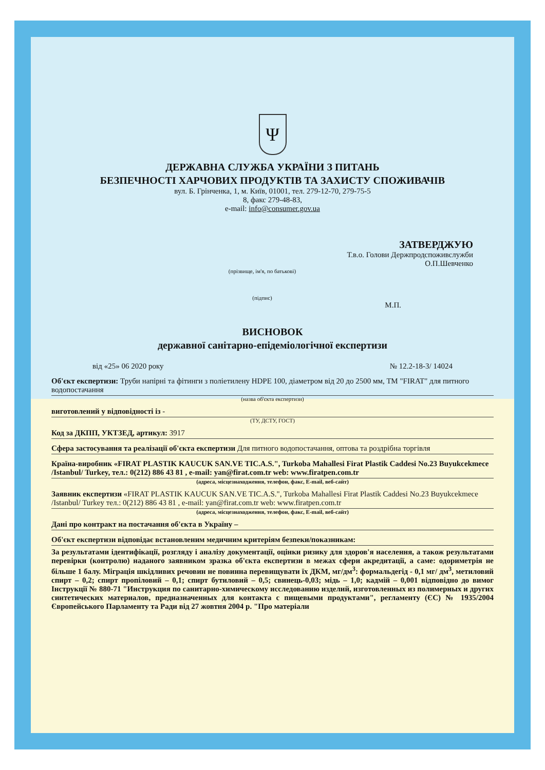Ψ
ДЕРЖАВНА СЛУЖБА УКРАЇНИ З ПИТАНЬ
БЕЗПЕЧНОСТІ ХАРЧОВИХ ПРОДУКТІВ ТА ЗАХИСТУ СПОЖИВАЧІВ
вул. Б. Грінченка, 1, м. Київ, 01001, тел. 279-12-70, 279-75-5
8, факс 279-48-83,
e-mail: info@consumer.gov.ua
ЗАТВЕРДЖУЮ
Т.в.о. Голови Держпродспоживслужби
О.П.Шевченко
(прізвище, ім'я, по батькові)
(підпис)
М.П.
ВИСНОВОК
державної санітарно-епідеміологічної експертизи
від «25» 06 2020 року № 12.2-18-3/ 14024
Об'єкт експертизи: Труби напірні та фітинги з поліетилену HDPE 100, діаметром від 20 до 2500 мм, ТМ "FIRAT" для питного водопостачання
(назва об'єкта експертизи)
виготовлений у відповідності із -
(ТУ, ДСТУ, ГОСТ)
Код за ДКПП, УКТЗЕД, артикул: 3917
Сфера застосування та реалізації об'єкта експертизи Для питного водопостачання, оптова та роздрібна торгівля
Країна-виробник «FIRAT PLASTIK KAUCUK SAN.VE TIC.A.S.", Turkoba Mahallesi Firat Plastik Caddesi No.23 Buyukcekmece /Istanbul/ Turkey, тел.: 0(212) 886 43 81 , e-mail: yan@firat.com.tr web: www.firatpen.com.tr
(адреса, місцезнаходження, телефон, факс, E-mail, веб-сайт)
Заявник експертизи «FIRAT PLASTIK KAUCUK SAN.VE TIC.A.S.", Turkoba Mahallesi Firat Plastik Caddesi No.23 Buyukcekmece /Istanbul/ Turkey тел.: 0(212) 886 43 81 , e-mail: yan@firat.com.tr web: www.firatpen.com.tr
(адреса, місцезнаходження, телефон, факс, E-mail, веб-сайт)
Дані про контракт на постачання об'єкта в Україну –
Об'єкт експертизи відповідає встановленим медичним критеріям безпеки/показникам:
За результатами ідентифікації, розгляду і аналізу документації, оцінки ризику для здоров'я населення, а також результатами перевірки (контролю) наданого заявником зразка об'єкта експертизи в межах сфери акредитації, а саме: одориметрія не більше 1 балу. Міграція шкідливих речовин не повинна перевищувати їх ДКМ, мг/дм<sup>3</sup>: формальдегід - 0,1 мг/ дм<sup>3</sup>, метиловий спирт – 0,2; спирт пропіловий – 0,1; спирт бутиловий – 0,5; свинець-0,03; мідь – 1,0; кадмій – 0,001 відповідно до вимог Інструкції № 880-71 "Инструкция по санитарно-химическому исследованию изделий, изготовленных из полимерных и других синтетических материалов, предназначенных для контакта с пищевыми продуктами", регламенту (ЄС) № 1935/2004 Європейського Парламенту та Ради від 27 жовтня 2004 р. "Про матеріали